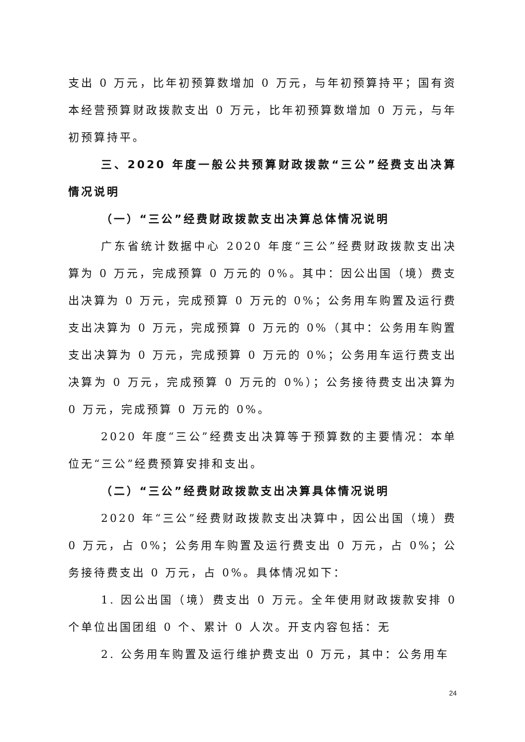支出 0 万元，比年初预算数增加 0 万元，与年初预算持平；国有资本经营预算财政拨款支出 0 万元，比年初预算数增加 0 万元，与年初预算持平。
三、2020 年度一般公共预算财政拨款“三公”经费支出决算情况说明
（一）“三公”经费财政拨款支出决算总体情况说明
广东省统计数据中心 2020 年度“三公”经费财政拨款支出决算为 0 万元，完成预算 0 万元的 0%。其中：因公出国（境）费支出决算为 0 万元，完成预算 0 万元的 0%；公务用车购置及运行费支出决算为 0 万元，完成预算 0 万元的 0%（其中：公务用车购置支出决算为 0 万元，完成预算 0 万元的 0%；公务用车运行费支出决算为 0 万元，完成预算 0 万元的 0%）；公务接待费支出决算为 0 万元，完成预算 0 万元的 0%。
2020 年度“三公”经费支出决算等于预算数的主要情况：本单位无“三公”经费预算安排和支出。
（二）“三公”经费财政拨款支出决算具体情况说明
2020 年“三公”经费财政拨款支出决算中，因公出国（境）费 0 万元，占 0%；公务用车购置及运行费支出 0 万元，占 0%；公务接待费支出 0 万元，占 0%。具体情况如下：
1. 因公出国（境）费支出 0 万元。全年使用财政拨款安排 0 个单位出国团组 0 个、累计 0 人次。开支内容包括：无
2. 公务用车购置及运行维护费支出 0 万元，其中：公务用车
24